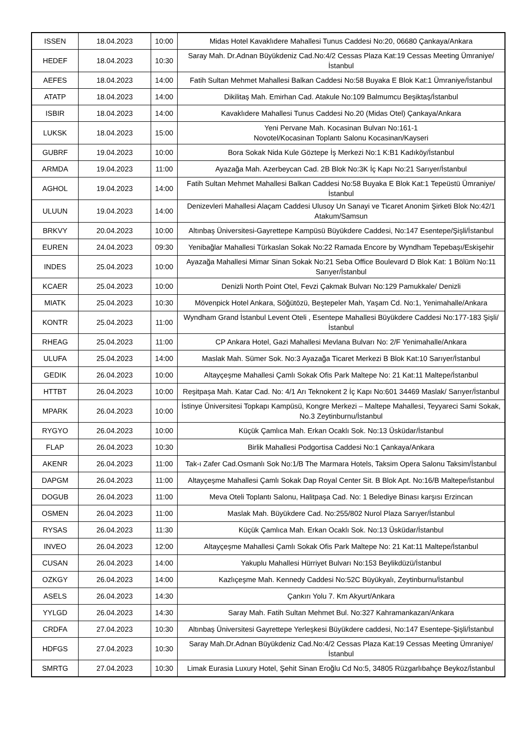| ISSEN | 18.04.2023 | 10:00 | Midas Hotel Kavaklıdere Mahallesi Tunus Caddesi No:20, 06680 Çankaya/Ankara |
| HEDEF | 18.04.2023 | 10:30 | Saray Mah. Dr.Adnan Büyükdeniz Cad.No:4/2 Cessas Plaza Kat:19 Cessas Meeting Ümraniye/İstanbul |
| AEFES | 18.04.2023 | 14:00 | Fatih Sultan Mehmet Mahallesi Balkan Caddesi No:58 Buyaka E Blok Kat:1 Ümraniye/İstanbul |
| ATATP | 18.04.2023 | 14:00 | Dikilitaş Mah. Emirhan Cad. Atakule No:109 Balmumcu Beşiktaş/İstanbul |
| ISBIR | 18.04.2023 | 14:00 | Kavaklıdere Mahallesi Tunus Caddesi No.20 (Midas Otel) Çankaya/Ankara |
| LUKSK | 18.04.2023 | 15:00 | Yeni Pervane Mah. Kocasinan Bulvarı No:161-1 Novotel/Kocasinan Toplantı Salonu Kocasinan/Kayseri |
| GUBRF | 19.04.2023 | 10:00 | Bora Sokak Nida Kule Göztepe İş Merkezi No:1 K:B1 Kadıköy/İstanbul |
| ARMDA | 19.04.2023 | 11:00 | Ayazağa Mah. Azerbeycan Cad. 2B Blok No:3K İç Kapı No:21 Sarıyer/İstanbul |
| AGHOL | 19.04.2023 | 14:00 | Fatih Sultan Mehmet Mahallesi Balkan Caddesi No:58 Buyaka E Blok Kat:1 Tepeüstü Ümraniye/İstanbul |
| ULUUN | 19.04.2023 | 14:00 | Denizevleri Mahallesi Alaçam Caddesi Ulusoy Un Sanayi ve Ticaret Anonim Şirketi Blok No:42/1 Atakum/Samsun |
| BRKVY | 20.04.2023 | 10:00 | Altınbaş Üniversitesi-Gayrettepe Kampüsü Büyükdere Caddesi, No:147 Esentepe/Şişli/İstanbul |
| EUREN | 24.04.2023 | 09:30 | Yenibağlar Mahallesi Türkaslan Sokak No:22 Ramada Encore by Wyndham Tepebaşı/Eskişehir |
| INDES | 25.04.2023 | 10:00 | Ayazağa Mahallesi Mimar Sinan Sokak No:21 Seba Office Boulevard D Blok Kat: 1 Bölüm No:11 Sarıyer/İstanbul |
| KCAER | 25.04.2023 | 10:00 | Denizli North Point Otel, Fevzi Çakmak Bulvarı No:129 Pamukkale/ Denizli |
| MIATK | 25.04.2023 | 10:30 | Mövenpick Hotel Ankara, Söğütözü, Beştepeler Mah, Yaşam Cd. No:1, Yenimahalle/Ankara |
| KONTR | 25.04.2023 | 11:00 | Wyndham Grand İstanbul Levent Oteli , Esentepe Mahallesi Büyükdere Caddesi No:177-183 Şişli/İstanbul |
| RHEAG | 25.04.2023 | 11:00 | CP Ankara Hotel, Gazi Mahallesi Mevlana Bulvarı No: 2/F Yenimahalle/Ankara |
| ULUFA | 25.04.2023 | 14:00 | Maslak Mah. Sümer Sok. No:3 Ayazağa Ticaret Merkezi B Blok Kat:10 Sarıyer/İstanbul |
| GEDIK | 26.04.2023 | 10:00 | Altayçeşme Mahallesi Çamlı Sokak Ofis Park Maltepe No: 21 Kat:11 Maltepe/İstanbul |
| HTTBT | 26.04.2023 | 10:00 | Reşitpaşa Mah. Katar Cad. No: 4/1 Arı Teknokent 2 İç Kapı No:601 34469 Maslak/ Sarıyer/İstanbul |
| MPARK | 26.04.2023 | 10:00 | İstinye Üniversitesi Topkapı Kampüsü, Kongre Merkezi – Maltepe Mahallesi, Teyyareci Sami Sokak, No.3 Zeytinburnu/İstanbul |
| RYGYO | 26.04.2023 | 10:00 | Küçük Çamlıca Mah. Erkan Ocaklı Sok. No:13 Üsküdar/İstanbul |
| FLAP | 26.04.2023 | 10:30 | Birlik Mahallesi Podgortisa Caddesi No:1 Çankaya/Ankara |
| AKENR | 26.04.2023 | 11:00 | Tak-ı Zafer Cad.Osmanlı Sok No:1/B The Marmara Hotels, Taksim Opera Salonu Taksim/İstanbul |
| DAPGM | 26.04.2023 | 11:00 | Altayçeşme Mahallesi Çamlı Sokak Dap Royal Center Sit. B Blok Apt. No:16/B Maltepe/İstanbul |
| DOGUB | 26.04.2023 | 11:00 | Meva Oteli Toplantı Salonu, Halitpaşa Cad. No: 1 Belediye Binası karşısı Erzincan |
| OSMEN | 26.04.2023 | 11:00 | Maslak Mah. Büyükdere Cad. No:255/802 Nurol Plaza Sarıyer/İstanbul |
| RYSAS | 26.04.2023 | 11:30 | Küçük Çamlıca Mah. Erkan Ocaklı Sok. No:13 Üsküdar/İstanbul |
| INVEO | 26.04.2023 | 12:00 | Altayçeşme Mahallesi Çamlı Sokak Ofis Park Maltepe No: 21 Kat:11 Maltepe/İstanbul |
| CUSAN | 26.04.2023 | 14:00 | Yakuplu Mahallesi Hürriyet Bulvarı No:153 Beylikdüzü/İstanbul |
| OZKGY | 26.04.2023 | 14:00 | Kazlıçeşme Mah. Kennedy Caddesi No:52C Büyükyalı, Zeytinburnu/İstanbul |
| ASELS | 26.04.2023 | 14:30 | Çankırı Yolu 7. Km Akyurt/Ankara |
| YYLGD | 26.04.2023 | 14:30 | Saray Mah. Fatih Sultan Mehmet Bul. No:327 Kahramankazan/Ankara |
| CRDFA | 27.04.2023 | 10:30 | Altınbaş Üniversitesi Gayrettepe Yerleşkesi Büyükdere caddesi, No:147 Esentepe-Şişli/İstanbul |
| HDFGS | 27.04.2023 | 10:30 | Saray Mah.Dr.Adnan Büyükdeniz Cad.No:4/2 Cessas Plaza Kat:19 Cessas Meeting Ümraniye/İstanbul |
| SMRTG | 27.04.2023 | 10:30 | Limak Eurasia Luxury Hotel, Şehit Sinan Eroğlu Cd No:5, 34805 Rüzgarlıbahçe Beykoz/İstanbul |